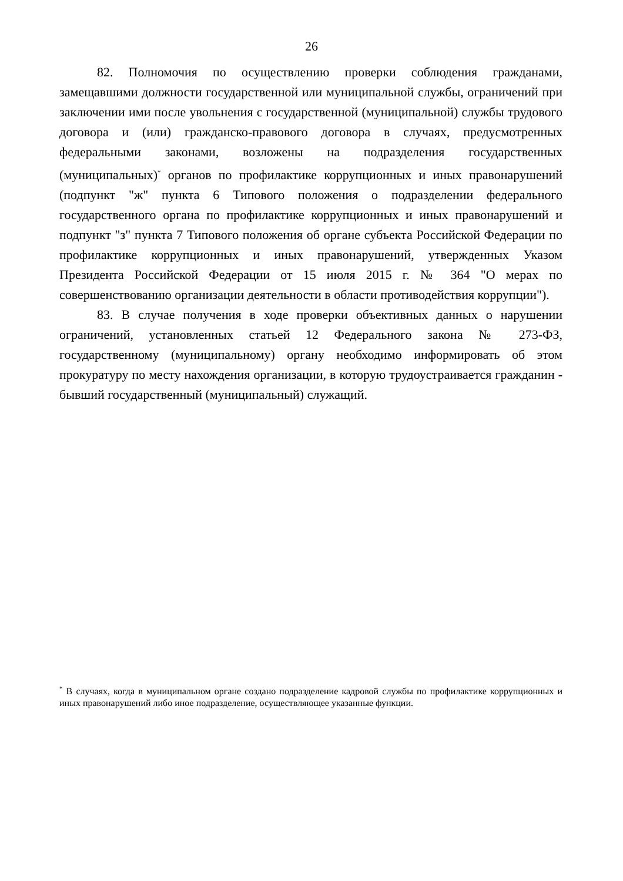26
82. Полномочия по осуществлению проверки соблюдения гражданами, замещавшими должности государственной или муниципальной службы, ограничений при заключении ими после увольнения с государственной (муниципальной) службы трудового договора и (или) гражданско-правового договора в случаях, предусмотренных федеральными законами, возложены на подразделения государственных (муниципальных)<sup>*</sup> органов по профилактике коррупционных и иных правонарушений (подпункт "ж" пункта 6 Типового положения о подразделении федерального государственного органа по профилактике коррупционных и иных правонарушений и подпункт "з" пункта 7 Типового положения об органе субъекта Российской Федерации по профилактике коррупционных и иных правонарушений, утвержденных Указом Президента Российской Федерации от 15 июля 2015 г. № 364 "О мерах по совершенствованию организации деятельности в области противодействия коррупции").
83. В случае получения в ходе проверки объективных данных о нарушении ограничений, установленных статьей 12 Федерального закона № 273-ФЗ, государственному (муниципальному) органу необходимо информировать об этом прокуратуру по месту нахождения организации, в которую трудоустраивается гражданин - бывший государственный (муниципальный) служащий.
<sup>*</sup> В случаях, когда в муниципальном органе создано подразделение кадровой службы по профилактике коррупционных и иных правонарушений либо иное подразделение, осуществляющее указанные функции.